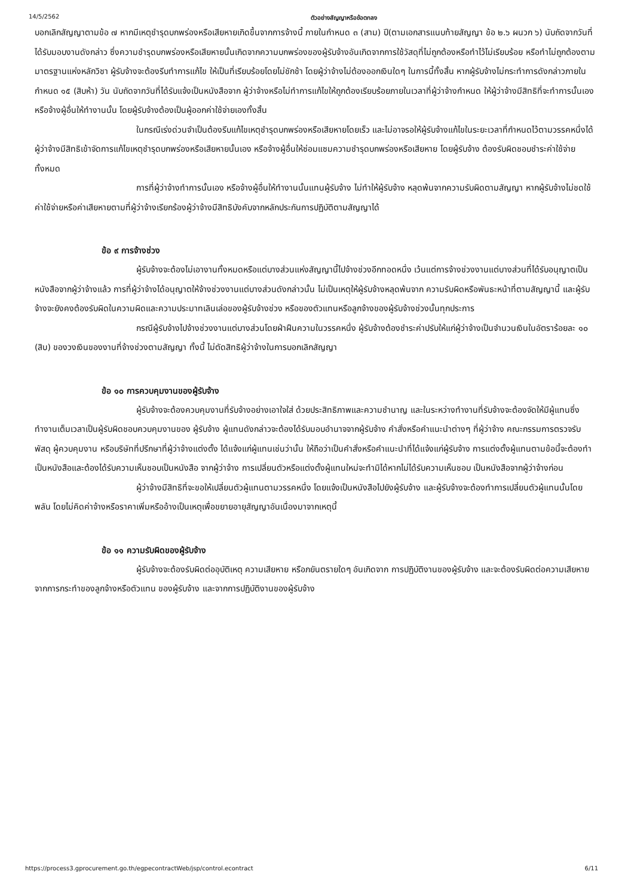14/5/2562 ตัวอย่างสัญญาหรือข้อตกลง
บอกเลิกสัญญาตามข้อ ๗ หากมีเหตุชำรุดบกพร่องหรือเสียหายเกิดขึ้นจากการจ้างนี้ ภายในกำหนด ๓ (สาม) ปี(ตามเอกสารแนบท้ายสัญญา ข้อ ๒.๖ ผนวก ๖) นับถัดจากวันที่ได้รับมอบงานดังกล่าว ซึ่งความชำรุดบกพร่องหรือเสียหายนั้นเกิดจากความบกพร่องของผู้รับจ้างอันเกิดจากการใช้วัสดุที่ไม่ถูกต้องหรือทำไว้ไม่เรียบร้อย หรือทำไม่ถูกต้องตามมาตรฐานแห่งหลักวิชา ผู้รับจ้างจะต้องรีบทำการแก้ไข ให้เป็นที่เรียบร้อยโดยไม่ชักช้า โดยผู้ว่าจ้างไม่ต้องออกเงินใดๆ ในการนี้ทั้งสิ้น หากผู้รับจ้างไม่กระทำการดังกล่าวภายในกำหนด ๑๕ (สิบห้า) วัน นับถัดจากวันที่ได้รับแจ้งเป็นหนังสือจาก ผู้ว่าจ้างหรือไม่ทำการแก้ไขให้ถูกต้องเรียบร้อยภายในเวลาที่ผู้ว่าจ้างกำหนด ให้ผู้ว่าจ้างมีสิทธิที่จะทำการนั้นเองหรือจ้างผู้อื่นให้ทำงานนั้น โดยผู้รับจ้างต้องเป็นผู้ออกค่าใช้จ่ายเองทั้งสิ้น
ในกรณีเร่งด่วนจำเป็นต้องรีบแก้ไขเหตุชำรุดบกพร่องหรือเสียหายโดยเร็ว และไม่อาจรอให้ผู้รับจ้างแก้ไขในระยะเวลาที่กำหนดไว้ตามวรรคหนึ่งได้ ผู้ว่าจ้างมีสิทธิเข้าจัดการแก้ไขเหตุชำรุดบกพร่องหรือเสียหายนั้นเอง หรือจ้างผู้อื่นให้ซ่อมแซมความชำรุดบกพร่องหรือเสียหาย โดยผู้รับจ้าง ต้องรับผิดชอบชำระค่าใช้จ่ายทั้งหมด
การที่ผู้ว่าจ้างทำการนั้นเอง หรือจ้างผู้อื่นให้ทำงานนั้นแทนผู้รับจ้าง ไม่ทำให้ผู้รับจ้าง หลุดพ้นจากความรับผิดตามสัญญา หากผู้รับจ้างไม่ชดใช้ค่าใช้จ่ายหรือค่าเสียหายตามที่ผู้ว่าจ้างเรียกร้องผู้ว่าจ้างมีสิทธิบังคับจากหลักประกันการปฏิบัติตามสัญญาได้
ข้อ ๙ การจ้างช่วง
ผู้รับจ้างจะต้องไม่เอางานทั้งหมดหรือแต่บางส่วนแห่งสัญญานี้ไปจ้างช่วงอีกทอดหนึ่ง เว้นแต่การจ้างช่วงงานแต่บางส่วนที่ได้รับอนุญาตเป็นหนังสือจากผู้ว่าจ้างแล้ว การที่ผู้ว่าจ้างได้อนุญาตให้จ้างช่วงงานแต่บางส่วนดังกล่าวนั้น ไม่เป็นเหตุให้ผู้รับจ้างหลุดพ้นจาก ความรับผิดหรือพันธะหน้าที่ตามสัญญานี้ และผู้รับจ้างจะยังคงต้องรับผิดในความผิดและความประมาทเลินเล่อของผู้รับจ้างช่วง หรือของตัวแทนหรือลูกจ้างของผู้รับจ้างช่วงนั้นทุกประการ
กรณีผู้รับจ้างไปจ้างช่วงงานแต่บางส่วนโดยฝ่าฝืนความในวรรคหนึ่ง ผู้รับจ้างต้องชำระค่าปรับให้แก่ผู้ว่าจ้างเป็นจำนวนเงินในอัตราร้อยละ ๑๐ (สิบ) ของวงเงินของงานที่จ้างช่วงตามสัญญา ทั้งนี้ ไม่ตัดสิทธิผู้ว่าจ้างในการบอกเลิกสัญญา
ข้อ ๑๐ การควบคุมงานของผู้รับจ้าง
ผู้รับจ้างจะต้องควบคุมงานที่รับจ้างอย่างเอาใจใส่ ด้วยประสิทธิภาพและความชำนาญ และในระหว่างทำงานที่รับจ้างจะต้องจัดให้มีผู้แทนซึ่งทำงานเต็มเวลาเป็นผู้รับผิดชอบควบคุมงานของ ผู้รับจ้าง ผู้แทนดังกล่าวจะต้องได้รับมอบอำนาจจากผู้รับจ้าง คำสั่งหรือคำแนะนำต่างๆ ที่ผู้ว่าจ้าง คณะกรรมการตรวจรับพัสดุ ผู้ควบคุมงาน หรือบริษัทที่ปรึกษาที่ผู้ว่าจ้างแต่งตั้ง ได้แจ้งแก่ผู้แทนเช่นว่านั้น ให้ถือว่าเป็นคำสั่งหรือคำแนะนำที่ได้แจ้งแก่ผู้รับจ้าง การแต่งตั้งผู้แทนตามข้อนี้จะต้องทำเป็นหนังสือและต้องได้รับความเห็นชอบเป็นหนังสือ จากผู้ว่าจ้าง การเปลี่ยนตัวหรือแต่งตั้งผู้แทนใหม่จะทำมิได้หากไม่ได้รับความเห็นชอบ เป็นหนังสือจากผู้ว่าจ้างก่อน
ผู้ว่าจ้างมีสิทธิที่จะขอให้เปลี่ยนตัวผู้แทนตามวรรคหนึ่ง โดยแจ้งเป็นหนังสือไปยังผู้รับจ้าง และผู้รับจ้างจะต้องทำการเปลี่ยนตัวผู้แทนนั้นโดยพลัน โดยไม่คิดค่าจ้างหรือราคาเพิ่มหรืออ้างเป็นเหตุเพื่อขยายอายุสัญญาอันเนื่องมาจากเหตุนี้
ข้อ ๑๑ ความรับผิดของผู้รับจ้าง
ผู้รับจ้างจะต้องรับผิดต่ออุบัติเหตุ ความเสียหาย หรือภยันตรายใดๆ อันเกิดจาก การปฏิบัติงานของผู้รับจ้าง และจะต้องรับผิดต่อความเสียหายจากการกระทำของลูกจ้างหรือตัวแทน ของผู้รับจ้าง และจากการปฏิบัติงานของผู้รับจ้าง
https://process3.gprocurement.go.th/egpecontractWeb/jsp/control.econtract 6/11